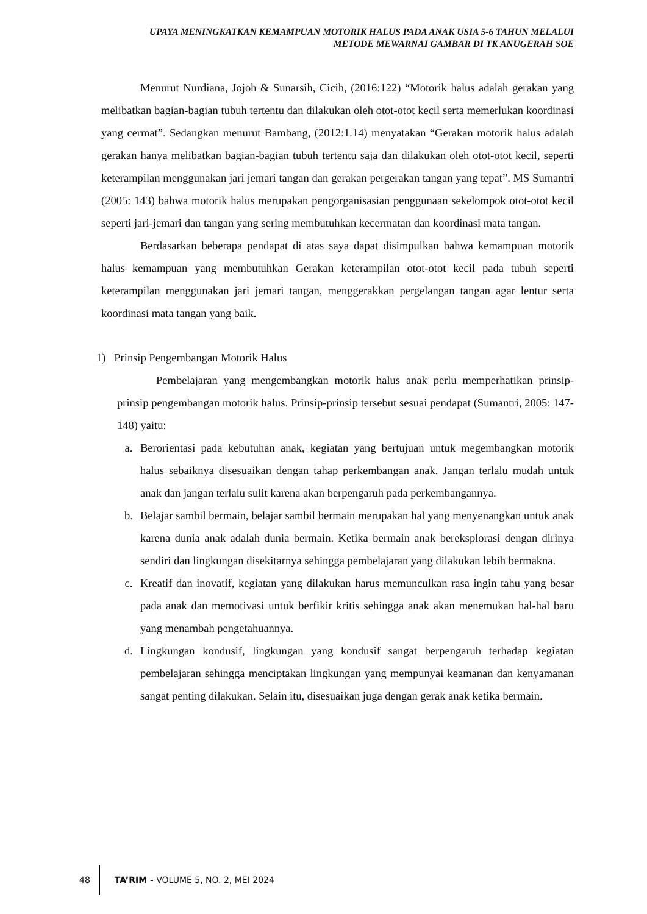UPAYA MENINGKATKAN KEMAMPUAN MOTORIK HALUS PADA ANAK USIA 5-6 TAHUN MELALUI
METODE MEWARNAI GAMBAR DI TK ANUGERAH SOE
Menurut Nurdiana, Jojoh & Sunarsih, Cicih, (2016:122) “Motorik halus adalah gerakan yang melibatkan bagian-bagian tubuh tertentu dan dilakukan oleh otot-otot kecil serta memerlukan koordinasi yang cermat”. Sedangkan menurut Bambang, (2012:1.14) menyatakan “Gerakan motorik halus adalah gerakan hanya melibatkan bagian-bagian tubuh tertentu saja dan dilakukan oleh otot-otot kecil, seperti keterampilan menggunakan jari jemari tangan dan gerakan pergerakan tangan yang tepat”. MS Sumantri (2005: 143) bahwa motorik halus merupakan pengorganisasian penggunaan sekelompok otot-otot kecil seperti jari-jemari dan tangan yang sering membutuhkan kecermatan dan koordinasi mata tangan.
Berdasarkan beberapa pendapat di atas saya dapat disimpulkan bahwa kemampuan motorik halus kemampuan yang membutuhkan Gerakan keterampilan otot-otot kecil pada tubuh seperti keterampilan menggunakan jari jemari tangan, menggerakkan pergelangan tangan agar lentur serta koordinasi mata tangan yang baik.
1) Prinsip Pengembangan Motorik Halus
Pembelajaran yang mengembangkan motorik halus anak perlu memperhatikan prinsip-prinsip pengembangan motorik halus. Prinsip-prinsip tersebut sesuai pendapat (Sumantri, 2005: 147-148) yaitu:
a. Berorientasi pada kebutuhan anak, kegiatan yang bertujuan untuk megembangkan motorik halus sebaiknya disesuaikan dengan tahap perkembangan anak. Jangan terlalu mudah untuk anak dan jangan terlalu sulit karena akan berpengaruh pada perkembangannya.
b. Belajar sambil bermain, belajar sambil bermain merupakan hal yang menyenangkan untuk anak karena dunia anak adalah dunia bermain. Ketika bermain anak bereksplorasi dengan dirinya sendiri dan lingkungan disekitarnya sehingga pembelajaran yang dilakukan lebih bermakna.
c. Kreatif dan inovatif, kegiatan yang dilakukan harus memunculkan rasa ingin tahu yang besar pada anak dan memotivasi untuk berfikir kritis sehingga anak akan menemukan hal-hal baru yang menambah pengetahuannya.
d. Lingkungan kondusif, lingkungan yang kondusif sangat berpengaruh terhadap kegiatan pembelajaran sehingga menciptakan lingkungan yang mempunyai keamanan dan kenyamanan sangat penting dilakukan. Selain itu, disesuaikan juga dengan gerak anak ketika bermain.
48
TA’RIM - VOLUME 5, NO. 2, MEI 2024